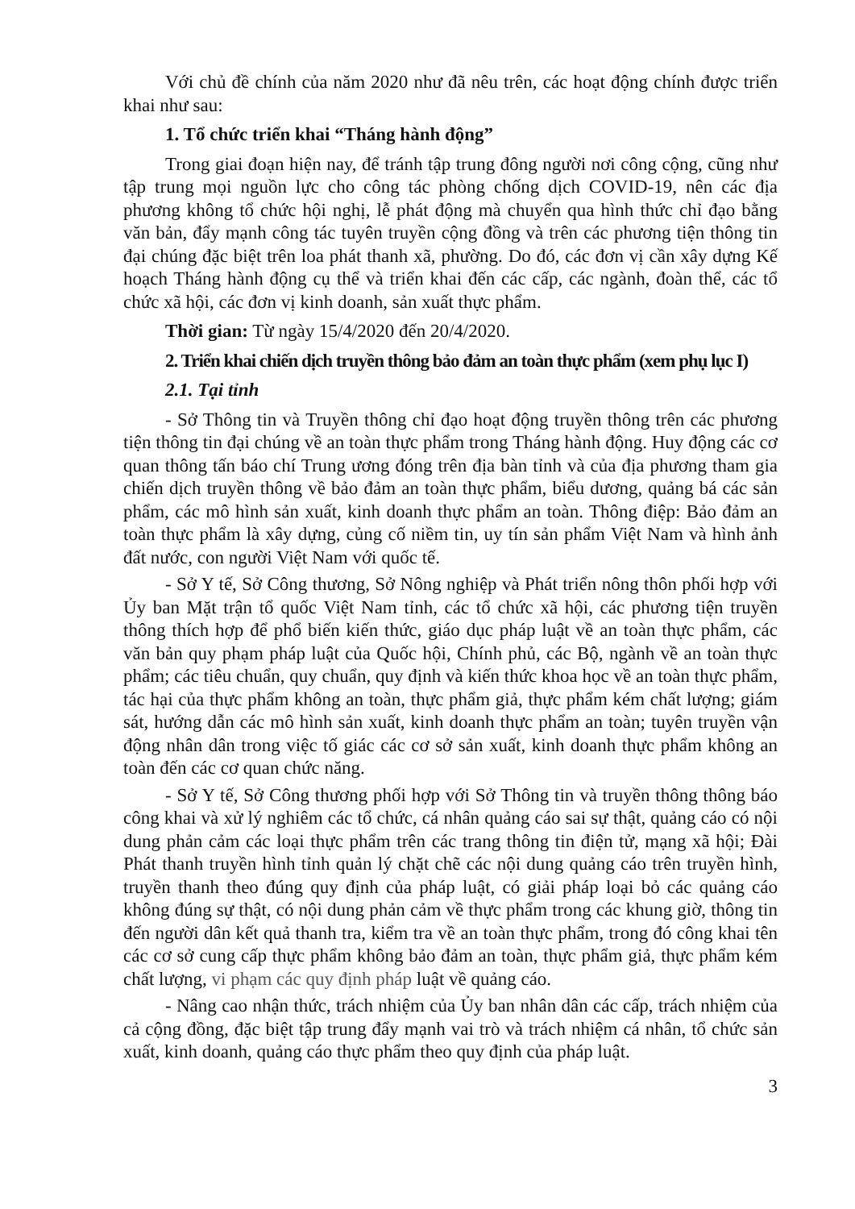Với chủ đề chính của năm 2020 như đã nêu trên, các hoạt động chính được triển khai như sau:
1. Tổ chức triển khai “Tháng hành động”
Trong giai đoạn hiện nay, để tránh tập trung đông người nơi công cộng, cũng như tập trung mọi nguồn lực cho công tác phòng chống dịch COVID-19, nên các địa phương không tổ chức hội nghị, lễ phát động mà chuyển qua hình thức chỉ đạo bằng văn bản, đẩy mạnh công tác tuyên truyền cộng đồng và trên các phương tiện thông tin đại chúng đặc biệt trên loa phát thanh xã, phường. Do đó, các đơn vị cần xây dựng Kế hoạch Tháng hành động cụ thể và triển khai đến các cấp, các ngành, đoàn thể, các tổ chức xã hội, các đơn vị kinh doanh, sản xuất thực phẩm.
Thời gian: Từ ngày 15/4/2020 đến 20/4/2020.
2. Triển khai chiến dịch truyền thông bảo đảm an toàn thực phẩm (xem phụ lục I)
2.1. Tại tỉnh
- Sở Thông tin và Truyền thông chỉ đạo hoạt động truyền thông trên các phương tiện thông tin đại chúng về an toàn thực phẩm trong Tháng hành động. Huy động các cơ quan thông tấn báo chí Trung ương đóng trên địa bàn tỉnh và của địa phương tham gia chiến dịch truyền thông về bảo đảm an toàn thực phẩm, biểu dương, quảng bá các sản phẩm, các mô hình sản xuất, kinh doanh thực phẩm an toàn. Thông điệp: Bảo đảm an toàn thực phẩm là xây dựng, củng cố niềm tin, uy tín sản phẩm Việt Nam và hình ảnh đất nước, con người Việt Nam với quốc tế.
- Sở Y tế, Sở Công thương, Sở Nông nghiệp và Phát triển nông thôn phối hợp với Ủy ban Mặt trận tổ quốc Việt Nam tỉnh, các tổ chức xã hội, các phương tiện truyền thông thích hợp để phổ biến kiến thức, giáo dục pháp luật về an toàn thực phẩm, các văn bản quy phạm pháp luật của Quốc hội, Chính phủ, các Bộ, ngành về an toàn thực phẩm; các tiêu chuẩn, quy chuẩn, quy định và kiến thức khoa học về an toàn thực phẩm, tác hại của thực phẩm không an toàn, thực phẩm giả, thực phẩm kém chất lượng; giám sát, hướng dẫn các mô hình sản xuất, kinh doanh thực phẩm an toàn; tuyên truyền vận động nhân dân trong việc tố giác các cơ sở sản xuất, kinh doanh thực phẩm không an toàn đến các cơ quan chức năng.
- Sở Y tế, Sở Công thương phối hợp với Sở Thông tin và truyền thông thông báo công khai và xử lý nghiêm các tổ chức, cá nhân quảng cáo sai sự thật, quảng cáo có nội dung phản cảm các loại thực phẩm trên các trang thông tin điện tử, mạng xã hội; Đài Phát thanh truyền hình tỉnh quản lý chặt chẽ các nội dung quảng cáo trên truyền hình, truyền thanh theo đúng quy định của pháp luật, có giải pháp loại bỏ các quảng cáo không đúng sự thật, có nội dung phản cảm về thực phẩm trong các khung giờ, thông tin đến người dân kết quả thanh tra, kiểm tra về an toàn thực phẩm, trong đó công khai tên các cơ sở cung cấp thực phẩm không bảo đảm an toàn, thực phẩm giả, thực phẩm kém chất lượng, vi phạm các quy định pháp luật về quảng cáo.
- Nâng cao nhận thức, trách nhiệm của Ủy ban nhân dân các cấp, trách nhiệm của cả cộng đồng, đặc biệt tập trung đẩy mạnh vai trò và trách nhiệm cá nhân, tổ chức sản xuất, kinh doanh, quảng cáo thực phẩm theo quy định của pháp luật.
3